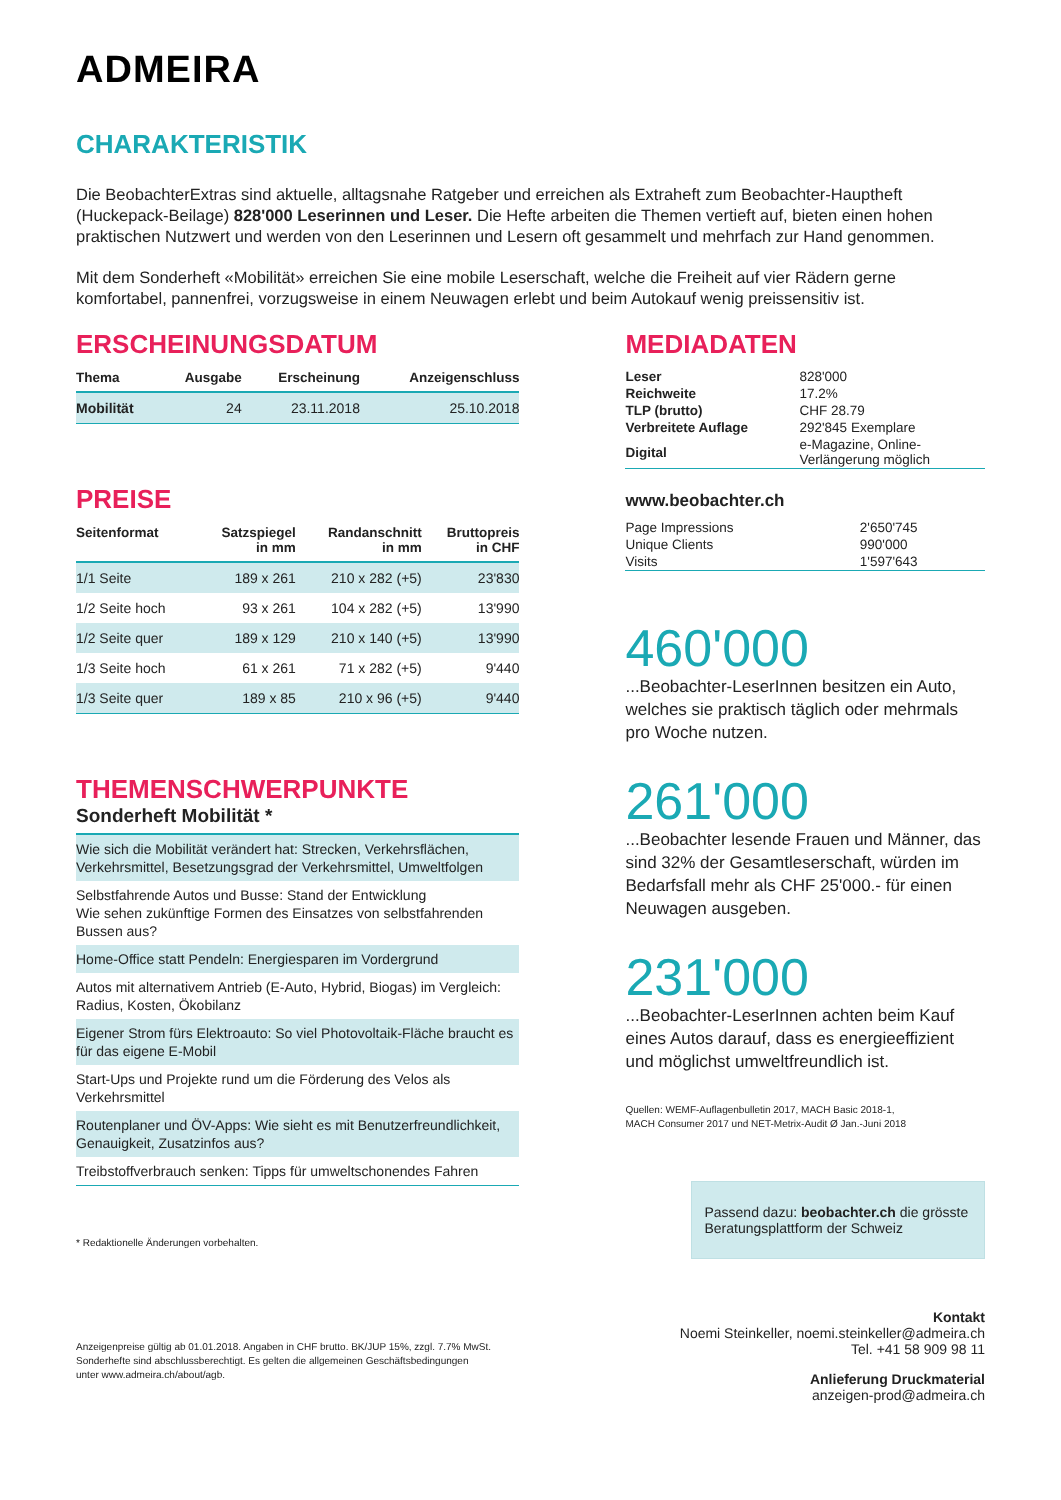ADMEIRA
CHARAKTERISTIK
Die BeobachterExtras sind aktuelle, alltagsnahe Ratgeber und erreichen als Extraheft zum Beobachter-Hauptheft (Huckepack-Beilage) 828'000 Leserinnen und Leser. Die Hefte arbeiten die Themen vertieft auf, bieten einen hohen praktischen Nutzwert und werden von den Leserinnen und Lesern oft gesammelt und mehrfach zur Hand genommen.
Mit dem Sonderheft «Mobilität» erreichen Sie eine mobile Leserschaft, welche die Freiheit auf vier Rädern gerne komfortabel, pannenfrei, vorzugsweise in einem Neuwagen erlebt und beim Autokauf wenig preissensitiv ist.
ERSCHEINUNGSDATUM
| Thema | Ausgabe | Erscheinung | Anzeigenschluss |
| --- | --- | --- | --- |
| Mobilität | 24 | 23.11.2018 | 25.10.2018 |
PREISE
| Seitenformat | Satzspiegel in mm | Randanschnitt in mm | Bruttopreis in CHF |
| --- | --- | --- | --- |
| 1/1 Seite | 189 x 261 | 210 x 282 (+5) | 23'830 |
| 1/2 Seite hoch | 93 x 261 | 104 x 282 (+5) | 13'990 |
| 1/2 Seite quer | 189 x 129 | 210 x 140 (+5) | 13'990 |
| 1/3 Seite hoch | 61 x 261 | 71 x 282 (+5) | 9'440 |
| 1/3 Seite quer | 189 x 85 | 210 x 96 (+5) | 9'440 |
THEMENSCHWERPUNKTE
Sonderheft Mobilität *
Wie sich die Mobilität verändert hat: Strecken, Verkehrsflächen, Verkehrsmittel, Besetzungsgrad der Verkehrsmittel, Umweltfolgen
Selbstfahrende Autos und Busse: Stand der Entwicklung
Wie sehen zukünftige Formen des Einsatzes von selbstfahrenden Bussen aus?
Home-Office statt Pendeln: Energiesparen im Vordergrund
Autos mit alternativem Antrieb (E-Auto, Hybrid, Biogas) im Vergleich: Radius, Kosten, Ökobilanz
Eigener Strom fürs Elektroauto: So viel Photovoltaik-Fläche braucht es für das eigene E-Mobil
Start-Ups und Projekte rund um die Förderung des Velos als Verkehrsmittel
Routenplaner und ÖV-Apps: Wie sieht es mit Benutzerfreundlichkeit, Genauigkeit, Zusatzinfos aus?
Treibstoffverbrauch senken: Tipps für umweltschonendes Fahren
* Redaktionelle Änderungen vorbehalten.
Anzeigenpreise gültig ab 01.01.2018. Angaben in CHF brutto. BK/JUP 15%, zzgl. 7.7% MwSt.
Sonderhefte sind abschlussberechtigt. Es gelten die allgemeinen Geschäftsbedingungen
unter www.admeira.ch/about/agb.
MEDIADATEN
| Leser | 828'000 |
| Reichweite | 17.2% |
| TLP (brutto) | CHF 28.79 |
| Verbreitete Auflage | 292'845 Exemplare |
| Digital | e-Magazine, Online- Verlängerung möglich |
www.beobachter.ch
| Page Impressions | 2'650'745 |
| Unique Clients | 990'000 |
| Visits | 1'597'643 |
460'000
...Beobachter-LeserInnen besitzen ein Auto, welches sie praktisch täglich oder mehrmals pro Woche nutzen.
261'000
...Beobachter lesende Frauen und Männer, das sind 32% der Gesamtleserschaft, würden im Bedarfsfall mehr als CHF 25'000.- für einen Neuwagen ausgeben.
231'000
...Beobachter-LeserInnen achten beim Kauf eines Autos darauf, dass es energieeffizient und möglichst umweltfreundlich ist.
Quellen: WEMF-Auflagenbulletin 2017, MACH Basic 2018-1,
MACH Consumer 2017 und NET-Metrix-Audit Ø Jan.-Juni 2018
Passend dazu: beobachter.ch die grösste Beratungsplattform der Schweiz
Kontakt
Noemi Steinkeller, noemi.steinkeller@admeira.ch
Tel. +41 58 909 98 11
Anlieferung Druckmaterial
anzeigen-prod@admeira.ch